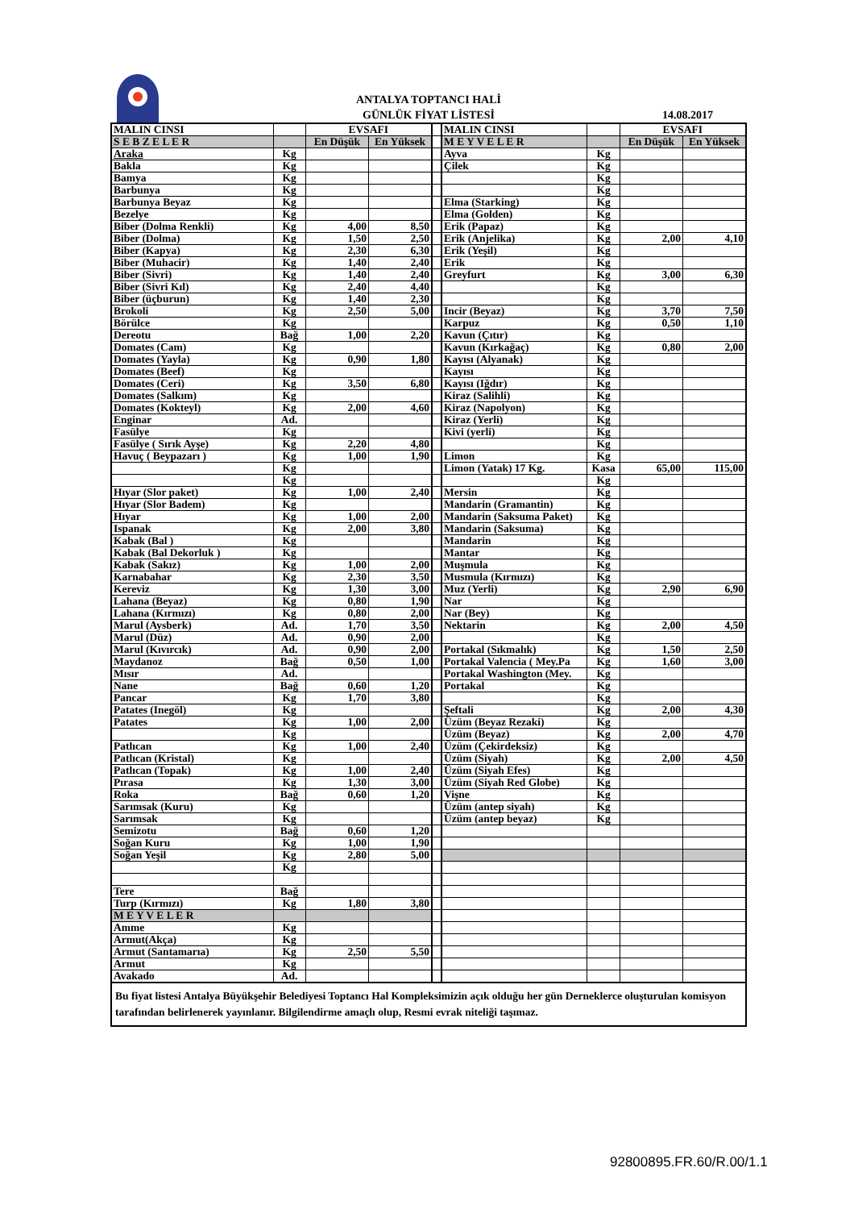ANTALYA TOPTANCI HALİ
GÜNLÜK FİYAT LİSTESİ
14.08.2017
| MALIN CINSI | | EVSAFI | | | MALIN CINSI | | EVSAFI | |
| S E B Z E L E R | | En Düşük | En Yüksek | | M E Y V E L E R | | En Düşük | En Yüksek |
| Araka | Kg | | | | Ayva | Kg | | |
| Bakla | Kg | | | | Çilek | Kg | | |
| Bamya | Kg | | | | | Kg | | |
| Barbunya | Kg | | | | | Kg | | |
| Barbunya Beyaz | Kg | | | | Elma (Starking) | Kg | | |
| Bezelye | Kg | | | | Elma (Golden) | Kg | | |
| Biber (Dolma Renkli) | Kg | 4,00 | 8,50 | | Erik (Papaz) | Kg | | |
| Biber (Dolma) | Kg | 1,50 | 2,50 | | Erik (Anjelika) | Kg | 2,00 | 4,10 |
| Biber (Kapya) | Kg | 2,30 | 6,30 | | Erik (Yeşil) | Kg | | |
| Biber (Muhacir) | Kg | 1,40 | 2,40 | | Erik | Kg | | |
| Biber (Sivri) | Kg | 1,40 | 2,40 | | Greyfurt | Kg | 3,00 | 6,30 |
| Biber (Sivri Kıl) | Kg | 2,40 | 4,40 | | | Kg | | |
| Biber (üçburun) | Kg | 1,40 | 2,30 | | | Kg | | |
| Brokoli | Kg | 2,50 | 5,00 | | Incir (Beyaz) | Kg | 3,70 | 7,50 |
| Börülce | Kg | | | | Karpuz | Kg | 0,50 | 1,10 |
| Dereotu | Bağ | 1,00 | 2,20 | | Kavun (Çıtır) | Kg | | |
| Domates (Cam) | Kg | | | | Kavun (Kırkağaç) | Kg | 0,80 | 2,00 |
| Domates (Yayla) | Kg | 0,90 | 1,80 | | Kayısı (Alyanak) | Kg | | |
| Domates (Beef) | Kg | | | | Kayısı | Kg | | |
| Domates (Ceri) | Kg | 3,50 | 6,80 | | Kayısı (Iğdır) | Kg | | |
| Domates (Salkım) | Kg | | | | Kiraz (Salihli) | Kg | | |
| Domates (Kokteyl) | Kg | 2,00 | 4,60 | | Kiraz (Napolyon) | Kg | | |
| Enginar | Ad. | | | | Kiraz (Yerli) | Kg | | |
| Fasülye | Kg | | | | Kivi (yerli) | Kg | | |
| Fasülye ( Sırık Ayşe) | Kg | 2,20 | 4,80 | | | Kg | | |
| Havuç ( Beypazarı ) | Kg | 1,00 | 1,90 | | Limon | Kg | | |
| | Kg | | | | Limon (Yatak) 17 Kg. | Kasa | 65,00 | 115,00 |
| | Kg | | | | | Kg | | |
| Hıyar (Slor paket) | Kg | 1,00 | 2,40 | | Mersin | Kg | | |
| Hıyar (Slor Badem) | Kg | | | | Mandarin (Gramantin) | Kg | | |
| Hıyar | Kg | 1,00 | 2,00 | | Mandarin (Saksuma Paket) | Kg | | |
| Ispanak | Kg | 2,00 | 3,80 | | Mandarin (Saksuma) | Kg | | |
| Kabak (Bal ) | Kg | | | | Mandarin | Kg | | |
| Kabak (Bal Dekorluk ) | Kg | | | | Mantar | Kg | | |
| Kabak (Sakız) | Kg | 1,00 | 2,00 | | Muşmula | Kg | | |
| Karnabahar | Kg | 2,30 | 3,50 | | Musmula (Kırmızı) | Kg | | |
| Kereviz | Kg | 1,30 | 3,00 | | Muz (Yerli) | Kg | 2,90 | 6,90 |
| Lahana (Beyaz) | Kg | 0,80 | 1,90 | | Nar | Kg | | |
| Lahana (Kırmızı) | Kg | 0,80 | 2,00 | | Nar (Bey) | Kg | | |
| Marul (Aysberk) | Ad. | 1,70 | 3,50 | | Nektarin | Kg | 2,00 | 4,50 |
| Marul (Düz) | Ad. | 0,90 | 2,00 | | | Kg | | |
| Marul (Kıvırcık) | Ad. | 0,90 | 2,00 | | Portakal (Sıkmalık) | Kg | 1,50 | 2,50 |
| Maydanoz | Bağ | 0,50 | 1,00 | | Portakal Valencia ( Mey.Pa | Kg | 1,60 | 3,00 |
| Mısır | Ad. | | | | Portakal Washington (Mey. | Kg | | |
| Nane | Bağ | 0,60 | 1,20 | | Portakal | Kg | | |
| Pancar | Kg | 1,70 | 3,80 | | | Kg | | |
| Patates (Inegöl) | Kg | | | | Şeftali | Kg | 2,00 | 4,30 |
| Patates | Kg | 1,00 | 2,00 | | Üzüm (Beyaz Rezaki) | Kg | | |
| | Kg | | | | Üzüm (Beyaz) | Kg | 2,00 | 4,70 |
| Patlıcan | Kg | 1,00 | 2,40 | | Üzüm (Çekirdeksiz) | Kg | | |
| Patlıcan (Kristal) | Kg | | | | Üzüm (Siyah) | Kg | 2,00 | 4,50 |
| Patlıcan (Topak) | Kg | 1,00 | 2,40 | | Üzüm (Siyah Efes) | Kg | | |
| Pırasa | Kg | 1,30 | 3,00 | | Üzüm (Siyah Red Globe) | Kg | | |
| Roka | Bağ | 0,60 | 1,20 | | Vişne | Kg | | |
| Sarımsak (Kuru) | Kg | | | | Üzüm (antep siyah) | Kg | | |
| Sarımsak | Kg | | | | Üzüm (antep beyaz) | Kg | | |
| Semizotu | Bağ | 0,60 | 1,20 | | | | | |
| Soğan Kuru | Kg | 1,00 | 1,90 | | | | | |
| Soğan Yeşil | Kg | 2,80 | 5,00 | | | | | |
| | Kg | | | | | | | |
| Tere | Bağ | | | | | | | |
| Turp (Kırmızı) | Kg | 1,80 | 3,80 | | | | | |
| M E Y V E L E R | | | | | | | | |
| Amme | Kg | | | | | | | |
| Armut(Akça) | Kg | | | | | | | |
| Armut (Santamarıa) | Kg | 2,50 | 5,50 | | | | | |
| Armut | Kg | | | | | | | |
| Avakado | Ad. | | | | | | | |
| Bu fiyat listesi Antalya Büyükşehir Belediyesi Toptancı Hal Kompleksimizin açık olduğu her gün Derneklerce oluşturulan komisyon tarafından belirlenerek yayınlanır. Bilgilendirme amaçlı olup, Resmi evrak niteliği taşımaz. | | | | | | | | |
92800895.FR.60/R.00/1.1